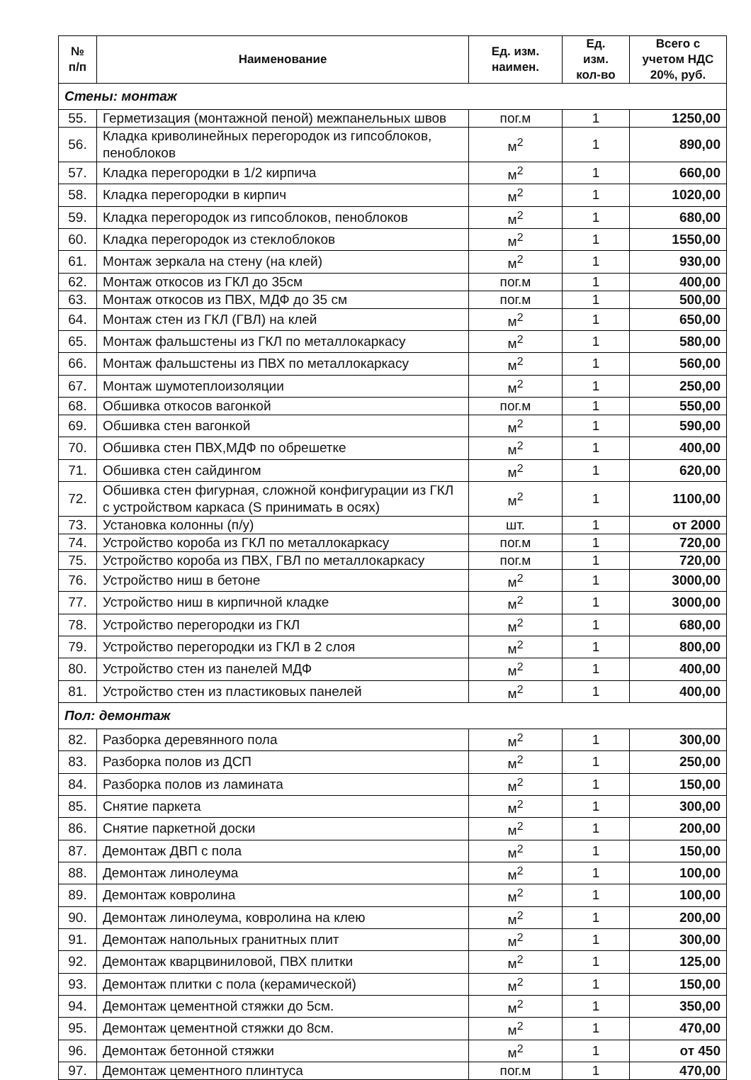| № п/п | Наименование | Ед. изм. наимен. | Ед. изм. кол-во | Всего с учетом НДС 20%, руб. |
| --- | --- | --- | --- | --- |
| Стены: монтаж | | | | |
| 55. | Герметизация (монтажной пеной) межпанельных швов | пог.м | 1 | 1250,00 |
| 56. | Кладка криволинейных перегородок из гипсоблоков, пеноблоков | м<sup>2</sup> | 1 | 890,00 |
| 57. | Кладка перегородки в 1/2 кирпича | м<sup>2</sup> | 1 | 660,00 |
| 58. | Кладка перегородки в кирпич | м<sup>2</sup> | 1 | 1020,00 |
| 59. | Кладка перегородок из гипсоблоков, пеноблоков | м<sup>2</sup> | 1 | 680,00 |
| 60. | Кладка перегородок из стеклоблоков | м<sup>2</sup> | 1 | 1550,00 |
| 61. | Монтаж зеркала на стену (на клей) | м<sup>2</sup> | 1 | 930,00 |
| 62. | Монтаж откосов из ГКЛ до 35см | пог.м | 1 | 400,00 |
| 63. | Монтаж откосов из ПВХ, МДФ до 35 см | пог.м | 1 | 500,00 |
| 64. | Монтаж стен из ГКЛ (ГВЛ) на клей | м<sup>2</sup> | 1 | 650,00 |
| 65. | Монтаж фальшстены из ГКЛ по металлокаркасу | м<sup>2</sup> | 1 | 580,00 |
| 66. | Монтаж фальшстены из ПВХ по металлокаркасу | м<sup>2</sup> | 1 | 560,00 |
| 67. | Монтаж шумотеплоизоляции | м<sup>2</sup> | 1 | 250,00 |
| 68. | Обшивка откосов вагонкой | пог.м | 1 | 550,00 |
| 69. | Обшивка стен вагонкой | м<sup>2</sup> | 1 | 590,00 |
| 70. | Обшивка стен ПВХ,МДФ по обрешетке | м<sup>2</sup> | 1 | 400,00 |
| 71. | Обшивка стен сайдингом | м<sup>2</sup> | 1 | 620,00 |
| 72. | Обшивка стен фигурная, сложной конфигурации из ГКЛ с устройством каркаса (S принимать в осях) | м<sup>2</sup> | 1 | 1100,00 |
| 73. | Установка колонны (п/у) | шт. | 1 | от 2000 |
| 74. | Устройство короба из ГКЛ по металлокаркасу | пог.м | 1 | 720,00 |
| 75. | Устройство короба из ПВХ, ГВЛ по металлокаркасу | пог.м | 1 | 720,00 |
| 76. | Устройство ниш в бетоне | м<sup>2</sup> | 1 | 3000,00 |
| 77. | Устройство ниш в кирпичной кладке | м<sup>2</sup> | 1 | 3000,00 |
| 78. | Устройство перегородки из ГКЛ | м<sup>2</sup> | 1 | 680,00 |
| 79. | Устройство перегородки из ГКЛ в 2 слоя | м<sup>2</sup> | 1 | 800,00 |
| 80. | Устройство стен из панелей МДФ | м<sup>2</sup> | 1 | 400,00 |
| 81. | Устройство стен из пластиковых панелей | м<sup>2</sup> | 1 | 400,00 |
| Пол: демонтаж | | | | |
| 82. | Разборка деревянного пола | м<sup>2</sup> | 1 | 300,00 |
| 83. | Разборка полов из ДСП | м<sup>2</sup> | 1 | 250,00 |
| 84. | Разборка полов из ламината | м<sup>2</sup> | 1 | 150,00 |
| 85. | Снятие паркета | м<sup>2</sup> | 1 | 300,00 |
| 86. | Снятие паркетной доски | м<sup>2</sup> | 1 | 200,00 |
| 87. | Демонтаж ДВП с пола | м<sup>2</sup> | 1 | 150,00 |
| 88. | Демонтаж линолеума | м<sup>2</sup> | 1 | 100,00 |
| 89. | Демонтаж ковролина | м<sup>2</sup> | 1 | 100,00 |
| 90. | Демонтаж линолеума, ковролина на клею | м<sup>2</sup> | 1 | 200,00 |
| 91. | Демонтаж напольных гранитных плит | м<sup>2</sup> | 1 | 300,00 |
| 92. | Демонтаж кварцвиниловой, ПВХ плитки | м<sup>2</sup> | 1 | 125,00 |
| 93. | Демонтаж плитки с пола (керамической) | м<sup>2</sup> | 1 | 150,00 |
| 94. | Демонтаж цементной стяжки до 5см. | м<sup>2</sup> | 1 | 350,00 |
| 95. | Демонтаж цементной стяжки до 8см. | м<sup>2</sup> | 1 | 470,00 |
| 96. | Демонтаж бетонной стяжки | м<sup>2</sup> | 1 | от 450 |
| 97. | Демонтаж цементного плинтуса | пог.м | 1 | 470,00 |